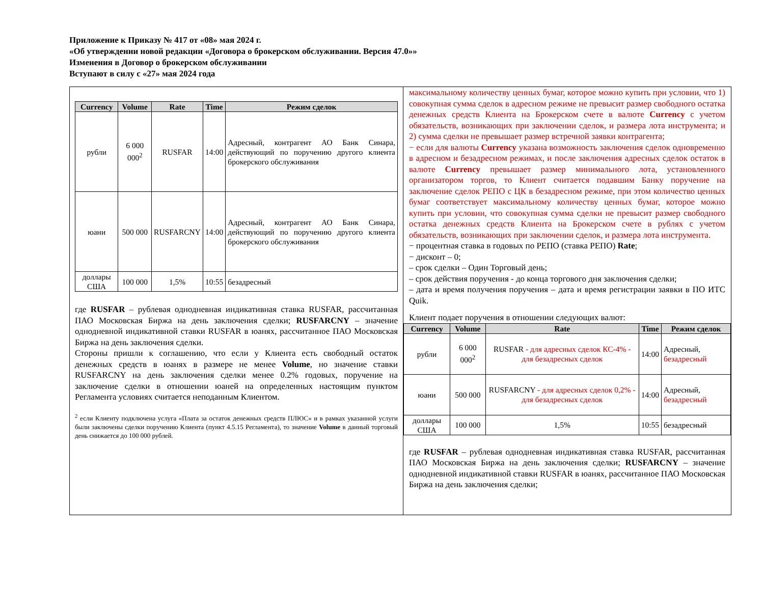Приложение к Приказу № 417 от «08» мая 2024 г.
«Об утверждении новой редакции «Договора о брокерском обслуживании. Версия 47.0»»
Изменения в Договор о брокерском обслуживании
Вступают в силу с «27» мая 2024 года
| Currency | Volume | Rate | Time | Режим сделок |
| --- | --- | --- | --- | --- |
| рубли | 6 000 000<sup>2</sup> | RUSFAR | 14:00 | Адресный, контрагент АО Банк Синара, действующий по поручению другого клиента брокерского обслуживания |
| юани | 500 000 | RUSFARCNY | 14:00 | Адресный, контрагент АО Банк Синара, действующий по поручению другого клиента брокерского обслуживания |
| доллары США | 100 000 | 1,5% | 10:55 | безадресный |
где RUSFAR – рублевая однодневная индикативная ставка RUSFAR, рассчитанная ПАО Московская Биржа на день заключения сделки; RUSFARCNY – значение однодневной индикативной ставки RUSFAR в юанях, рассчитанное ПАО Московская Биржа на день заключения сделки.
Стороны пришли к соглашению, что если у Клиента есть свободный остаток денежных средств в юанях в размере не менее Volume, но значение ставки RUSFARCNY на день заключения сделки менее 0.2% годовых, поручение на заключение сделки в отношении юаней на определенных настоящим пунктом Регламента условиях считается неподанным Клиентом.
<sup>2</sup> если Клиенту подключена услуга «Плата за остаток денежных средств ПЛЮС» и в рамках указанной услуги были заключены сделки поручению Клиента (пункт 4.5.15 Регламента), то значение Volume в данный торговый день снижается до 100 000 рублей.
максимальному количеству ценных бумаг, которое можно купить при условии, что 1) совокупная сумма сделок в адресном режиме не превысит размер свободного остатка денежных средств Клиента на Брокерском счете в валюте Currency с учетом обязательств, возникающих при заключении сделок, и размера лота инструмента; и 2) сумма сделки не превышает размер встречной заявки контрагента;
− если для валюты Currency указана возможность заключения сделок одновременно в адресном и безадресном режимах, и после заключения адресных сделок остаток в валюте Currency превышает размер минимального лота, установленного организатором торгов, то Клиент считается подавшим Банку поручение на заключение сделок РЕПО с ЦК в безадресном режиме, при этом количество ценных бумаг соответствует максимальному количеству ценных бумаг, которое можно купить при условии, что совокупная сумма сделки не превысит размер свободного остатка денежных средств Клиента на Брокерском счете в рублях с учетом обязательств, возникающих при заключении сделок, и размера лота инструмента.
− процентная ставка в годовых по РЕПО (ставка РЕПО) Rate;
− дисконт – 0;
– срок сделки – Один Торговый день;
– срок действия поручения - до конца торгового дня заключения сделки;
– дата и время получения поручения – дата и время регистрации заявки в ПО ИТС Quik.
Клиент подает поручения в отношении следующих валют:
| Currency | Volume | Rate | Time | Режим сделок |
| --- | --- | --- | --- | --- |
| рубли | 6 000 000<sup>2</sup> | RUSFAR - для адресных сделок КС-4% - для безадресных сделок | 14:00 | Адресный, безадресный |
| юани | 500 000 | RUSFARCNY - для адресных сделок 0,2% - для безадресных сделок | 14:00 | Адресный, безадресный |
| доллары США | 100 000 | 1,5% | 10:55 | безадресный |
где RUSFAR – рублевая однодневная индикативная ставка RUSFAR, рассчитанная ПАО Московская Биржа на день заключения сделки; RUSFARCNY – значение однодневной индикативной ставки RUSFAR в юанях, рассчитанное ПАО Московская Биржа на день заключения сделки;